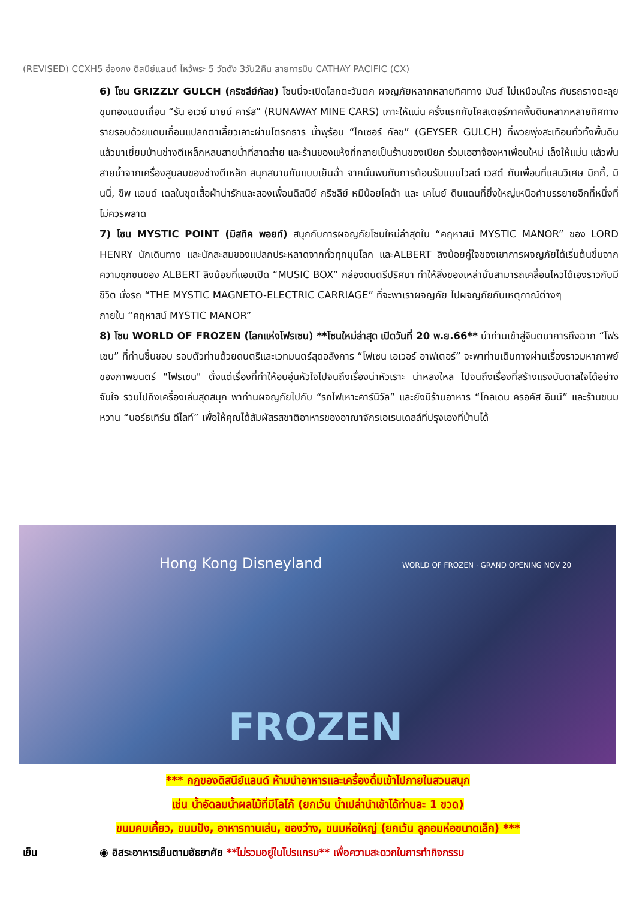(REVISED) CCXH5 ฮ่องกง ดิสนีย์แลนด์ ไหว้พระ 5 วัดดัง 3วัน2คืน สายการบิน CATHAY PACIFIC (CX)
6) โซน GRIZZLY GULCH (กริซลีย์กัลช) โซนนี้จะเปิดโลกตะวันตก ผจญภัยหลากหลายทิศทาง มันส์ ไม่เหมือนใคร กับรถรางตะลุยขุมทองแดนเถื่อน “รัน อเวย์ มายน์ คาร์ส” (RUNAWAY MINE CARS) เกาะให้แน่น ครั้งแรกกับโคสเตอร์ภาคพื้นดินหลากหลายทิศทางรายรอบด้วยแดนเถื่อนแปลกตาเลี้ยวเลาะผ่านโตรกธาร น้ำพุร้อน “ไกเซอร์ กัลช” (GEYSER GULCH) ที่พวยพุ่งสะเทือนทั่วทั้งพื้นดินแล้วมาเยี่ยมบ้านช่างตีเหล็กหลบสายน้ำที่สาดส่าย และร้านของแห้งที่กลายเป็นร้านของเปียก ร่วมเฮฮาจ้องหาเพื่อนใหม่ เล็งให้แม่น แล้วพ่นสายน้ำจากเครื่องสูบลมของช่างตีเหล็ก สนุกสนานกันแบบเย็นฉ่ำ จากนั้นพบกับการต้อนรับแบบไวลด์ เวสต์ กับเพื่อนที่แสนวิเศษ มิกกี้, มินนี่, ชิพ แอนด์ เดลในชุดเสื้อผ้าน่ารักและสองเพื่อนดิสนีย์ กรีซลีย์ หมีน้อยโคด้า และ เคไนย์ ดินแดนที่ยิ่งใหญ่เหนือคำบรรยายอีกที่หนึ่งที่ไม่ควรพลาด
7) โซน MYSTIC POINT (มิสทิค พอยท์) สนุกกับการผจญภัยโซนใหม่ล่าสุดใน “คฤหาสน์ MYSTIC MANOR” ของ LORD HENRY นักเดินทาง และนักสะสมของแปลกประหลาดจากทั่วทุกมุมโลก และALBERT ลิงน้อยคู่ใจของเขาการผจญภัยได้เริ่มต้นขึ้นจากความซุกซนของ ALBERT ลิงน้อยที่แอบเปิด “MUSIC BOX” กล่องดนตรีปริศนา ทำให้สิ่งของเหล่านั้นสามารถเคลื่อนไหวได้เองราวกับมีชีวิต นั่งรถ “THE MYSTIC MAGNETO-ELECTRIC CARRIAGE” ที่จะพาเราผจญภัย ไปผจญภัยกับเหตุกาณ์ต่างๆ
ภายใน “คฤหาสน์ MYSTIC MANOR”
8) โซน WORLD OF FROZEN (โลกแห่งโฟรเซน) **โซนใหม่ล่าสุด เปิดวันที่ 20 พ.ย.66** นำท่านเข้าสู่จินตนาการถึงฉาก “โฟรเซน” ที่ท่านชื่นชอบ รอบตัวท่านด้วยดนตรีและเวทมนตร์สุดอลังการ “โฟเซน เอเวอร์ อาฟเตอร์” จะพาท่านเดินทางผ่านเรื่องราวมหากาพย์ของภาพยนตร์ "โฟรเซน" ตั้งแต่เรื่องที่ทำให้อบอุ่นหัวใจไปจนถึงเรื่องน่าหัวเราะ น่าหลงใหล ไปจนถึงเรื่องที่สร้างแรงบันดาลใจได้อย่างจับใจ รวมไปถึงเครื่องเล่นสุดสนุก พาท่านผจญภัยไปกับ “รถไฟเหาะคาร์นิวัล” และยังมีร้านอาหาร “โกลเดน ครอคัส อินน์” และร้านขนมหวาน “นอร์ธเทิร์น ดีไลท์” เพื่อให้คุณได้สัมผัสรสชาติอาหารของอาณาจักรเอเรนเดลล์ที่ปรุงเองที่บ้านได้
Hong Kong Disneyland
WORLD OF FROZEN · GRAND OPENING NOV 20
FROZEN
*** กฎของดิสนีย์แลนด์ ห้ามนำอาหารและเครื่องดื่มเข้าไปภายในสวนสนุก
เช่น น้ำอัดลมน้ำผลไม้ที่มีโลโก้ (ยกเว้น น้ำเปล่านำเข้าได้ท่านละ 1 ขวด)
ขนมคบเคี้ยว, ขนมปัง, อาหารทานเล่น, ของว่าง, ขนมห่อใหญ่ (ยกเว้น ลูกอมห่อขนาดเล็ก) ***
เย็น ◉ อิสระอาหารเย็นตามอัธยาศัย **ไม่รวมอยู่ในโปรแกรม** เพื่อความสะดวกในการทำกิจกรรม